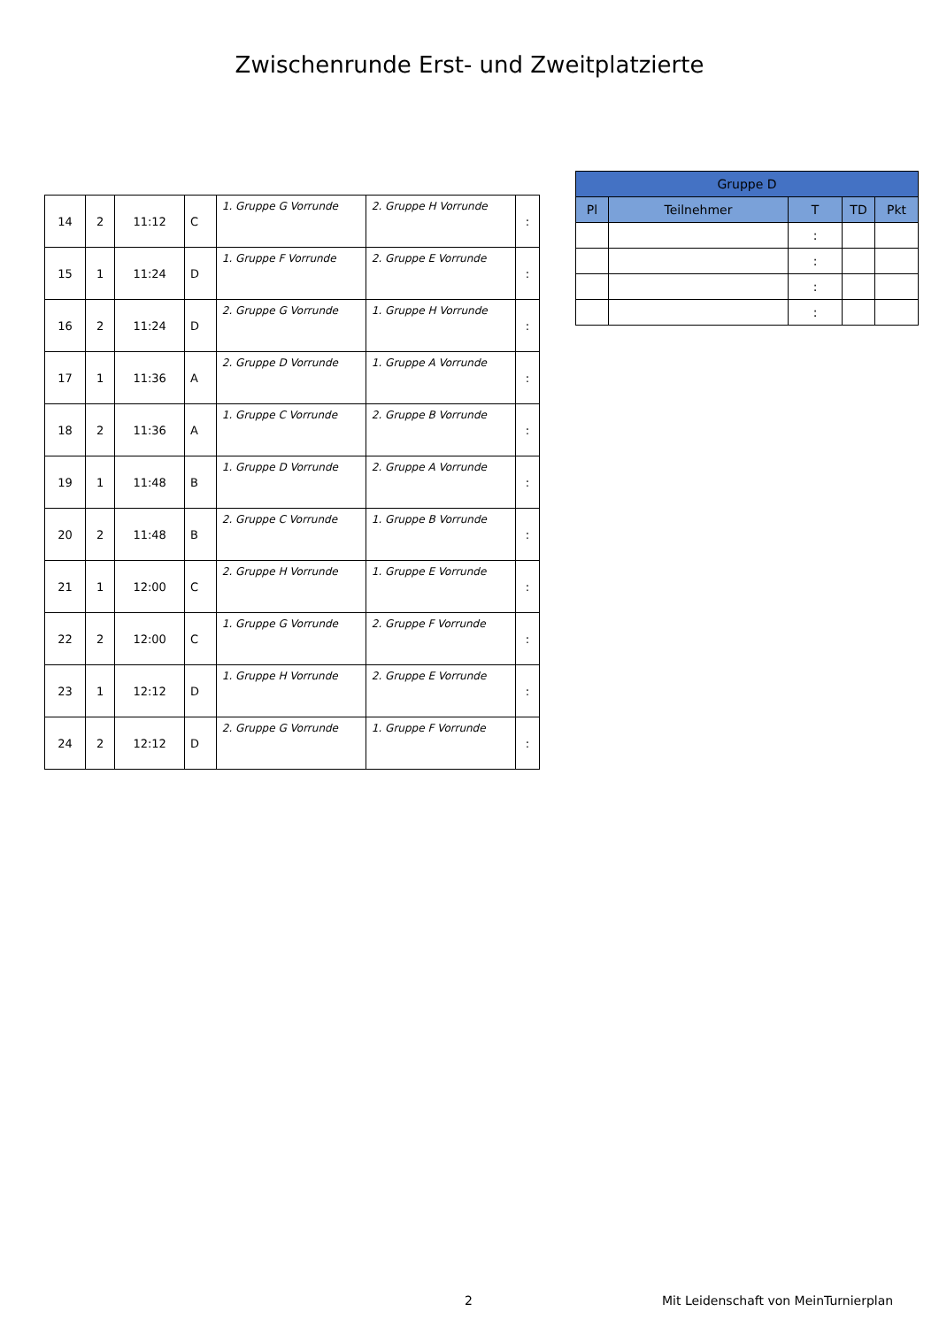Zwischenrunde Erst- und Zweitplatzierte
| 14 | 2 | 11:12 | C | 1. Gruppe G Vorrunde | 2. Gruppe H Vorrunde | : |
| 15 | 1 | 11:24 | D | 1. Gruppe F Vorrunde | 2. Gruppe E Vorrunde | : |
| 16 | 2 | 11:24 | D | 2. Gruppe G Vorrunde | 1. Gruppe H Vorrunde | : |
| 17 | 1 | 11:36 | A | 2. Gruppe D Vorrunde | 1. Gruppe A Vorrunde | : |
| 18 | 2 | 11:36 | A | 1. Gruppe C Vorrunde | 2. Gruppe B Vorrunde | : |
| 19 | 1 | 11:48 | B | 1. Gruppe D Vorrunde | 2. Gruppe A Vorrunde | : |
| 20 | 2 | 11:48 | B | 2. Gruppe C Vorrunde | 1. Gruppe B Vorrunde | : |
| 21 | 1 | 12:00 | C | 2. Gruppe H Vorrunde | 1. Gruppe E Vorrunde | : |
| 22 | 2 | 12:00 | C | 1. Gruppe G Vorrunde | 2. Gruppe F Vorrunde | : |
| 23 | 1 | 12:12 | D | 1. Gruppe H Vorrunde | 2. Gruppe E Vorrunde | : |
| 24 | 2 | 12:12 | D | 2. Gruppe G Vorrunde | 1. Gruppe F Vorrunde | : |
| Gruppe D | | | | |
| --- | --- | --- | --- | --- |
| Pl | Teilnehmer | T | TD | Pkt |
| | | : | | |
| | | : | | |
| | | : | | |
| | | : | | |
2
Mit Leidenschaft von MeinTurnierplan